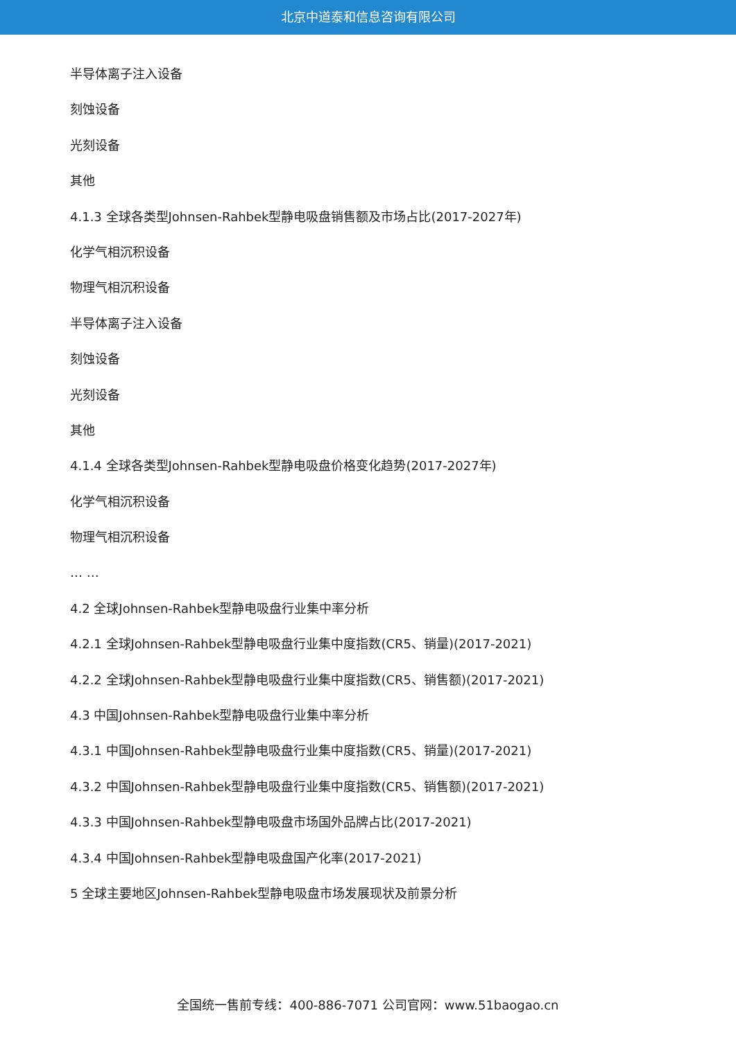北京中道泰和信息咨询有限公司
半导体离子注入设备
刻蚀设备
光刻设备
其他
4.1.3 全球各类型Johnsen-Rahbek型静电吸盘销售额及市场占比(2017-2027年)
化学气相沉积设备
物理气相沉积设备
半导体离子注入设备
刻蚀设备
光刻设备
其他
4.1.4 全球各类型Johnsen-Rahbek型静电吸盘价格变化趋势(2017-2027年)
化学气相沉积设备
物理气相沉积设备
… …
4.2 全球Johnsen-Rahbek型静电吸盘行业集中率分析
4.2.1 全球Johnsen-Rahbek型静电吸盘行业集中度指数(CR5、销量)(2017-2021)
4.2.2 全球Johnsen-Rahbek型静电吸盘行业集中度指数(CR5、销售额)(2017-2021)
4.3 中国Johnsen-Rahbek型静电吸盘行业集中率分析
4.3.1 中国Johnsen-Rahbek型静电吸盘行业集中度指数(CR5、销量)(2017-2021)
4.3.2 中国Johnsen-Rahbek型静电吸盘行业集中度指数(CR5、销售额)(2017-2021)
4.3.3 中国Johnsen-Rahbek型静电吸盘市场国外品牌占比(2017-2021)
4.3.4 中国Johnsen-Rahbek型静电吸盘国产化率(2017-2021)
5 全球主要地区Johnsen-Rahbek型静电吸盘市场发展现状及前景分析
全国统一售前专线：400-886-7071 公司官网：www.51baogao.cn